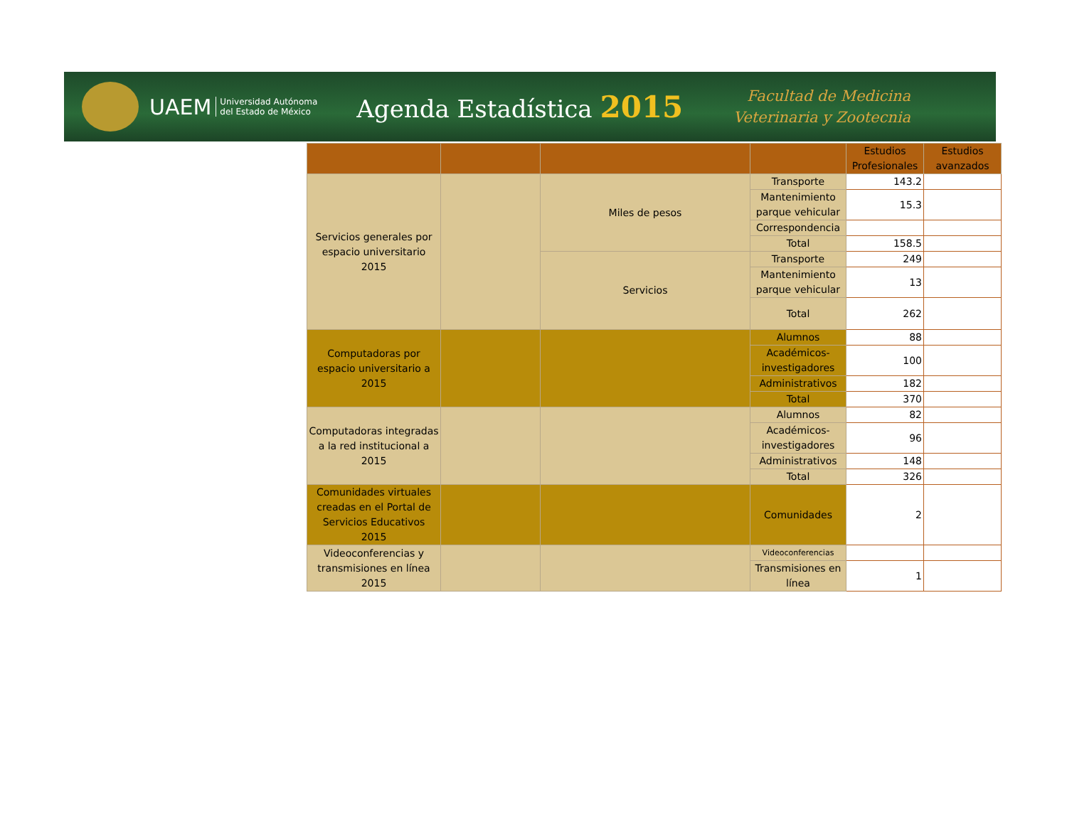UAEM
Universidad Autónoma
del Estado de México
Agenda Estadística 2015
Facultad de Medicina
Veterinaria y Zootecnia
| | | | | Estudios Profesionales | Estudios avanzados |
| --- | --- | --- | --- | --- | --- |
| Servicios generales por espacio universitario 2015 | | Miles de pesos | Transporte | 143.2 | |
| | | | Mantenimiento parque vehicular | 15.3 | |
| | | | Correspondencia | | |
| | | | Total | 158.5 | |
| | | Servicios | Transporte | 249 | |
| | | | Mantenimiento parque vehicular | 13 | |
| | | | Total | 262 | |
| Computadoras por espacio universitario a 2015 | | | Alumnos | 88 | |
| | | | Académicos-investigadores | 100 | |
| | | | Administrativos | 182 | |
| | | | Total | 370 | |
| Computadoras integradas a la red institucional a 2015 | | | Alumnos | 82 | |
| | | | Académicos-investigadores | 96 | |
| | | | Administrativos | 148 | |
| | | | Total | 326 | |
| Comunidades virtuales creadas en el Portal de Servicios Educativos 2015 | | | Comunidades | 2 | |
| Videoconferencias y transmisiones en línea 2015 | | | Videoconferencias | | |
| | | | Transmisiones en línea | 1 | |